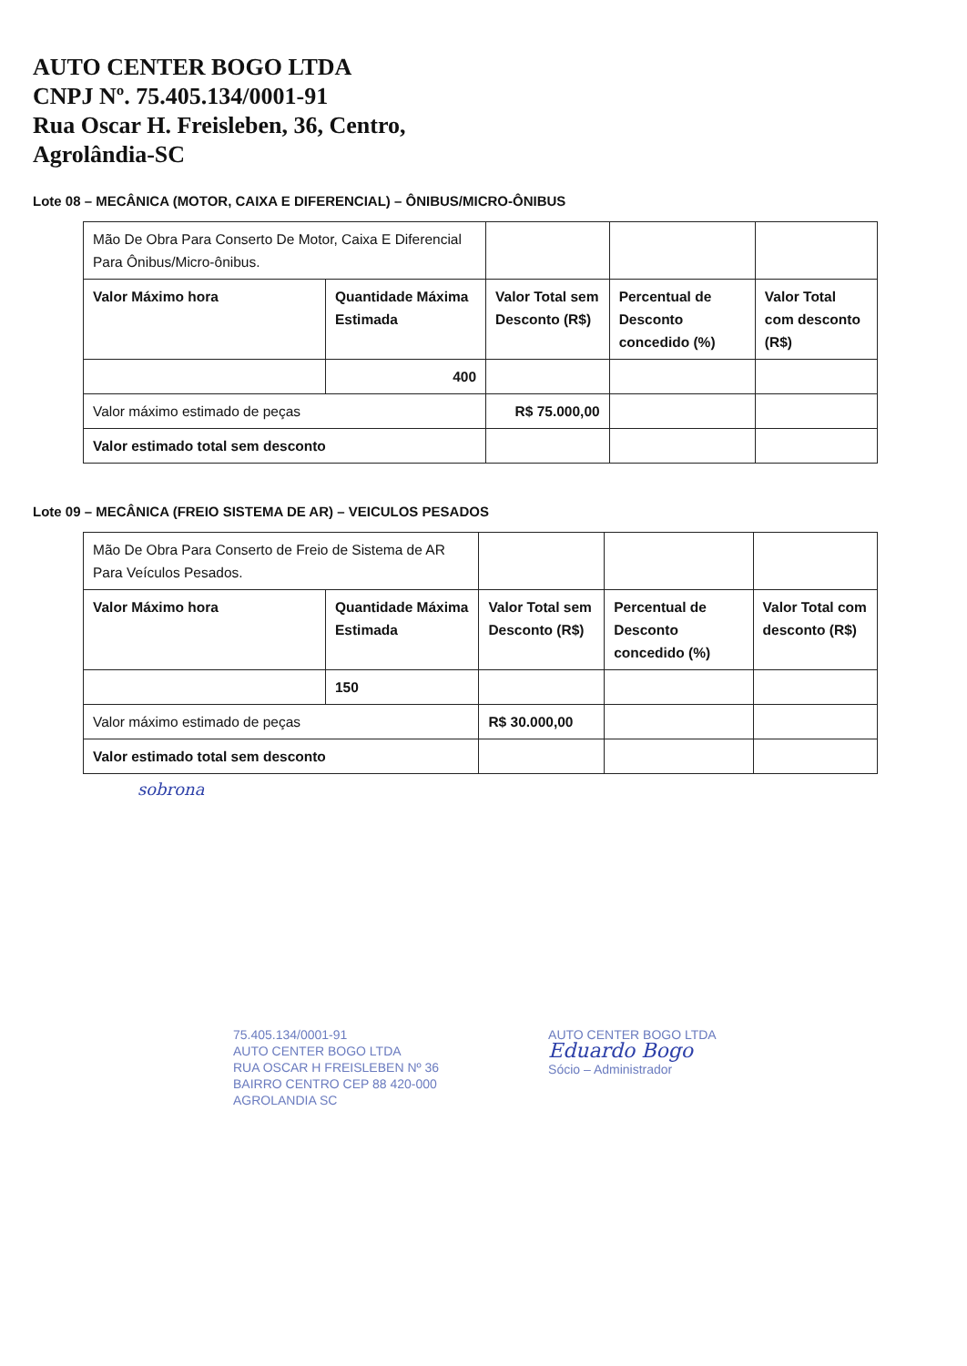AUTO CENTER BOGO LTDA
CNPJ Nº. 75.405.134/0001-91
Rua Oscar H. Freisleben, 36, Centro,
Agrolândia-SC
Lote 08 – MECÂNICA (MOTOR, CAIXA E DIFERENCIAL) – ÔNIBUS/MICRO-ÔNIBUS
| Mão De Obra Para Conserto De Motor, Caixa E Diferencial Para Ônibus/Micro-ônibus. | | | | |
| Valor Máximo hora | Quantidade Máxima Estimada | Valor Total sem Desconto (R$) | Percentual de Desconto concedido (%) | Valor Total com desconto (R$) |
| | 400 | | | |
| Valor máximo estimado de peças | | R$ 75.000,00 | | |
| Valor estimado total sem desconto | | | | |
Lote 09 – MECÂNICA (FREIO SISTEMA DE AR) – VEICULOS PESADOS
| Mão De Obra Para Conserto de Freio de Sistema de AR Para Veículos Pesados. | | | | |
| Valor Máximo hora | Quantidade Máxima Estimada | Valor Total sem Desconto (R$) | Percentual de Desconto concedido (%) | Valor Total com desconto (R$) |
| | 150 | | | |
| Valor máximo estimado de peças | | R$ 30.000,00 | | |
| Valor estimado total sem desconto | | | | |
sobrona
75.405.134/0001-91
AUTO CENTER BOGO LTDA
RUA OSCAR H FREISLEBEN Nº 36
BAIRRO CENTRO CEP 88 420-000
AGROLANDIA SC
AUTO CENTER BOGO LTDA
Eduardo Bogo
Sócio – Administrador